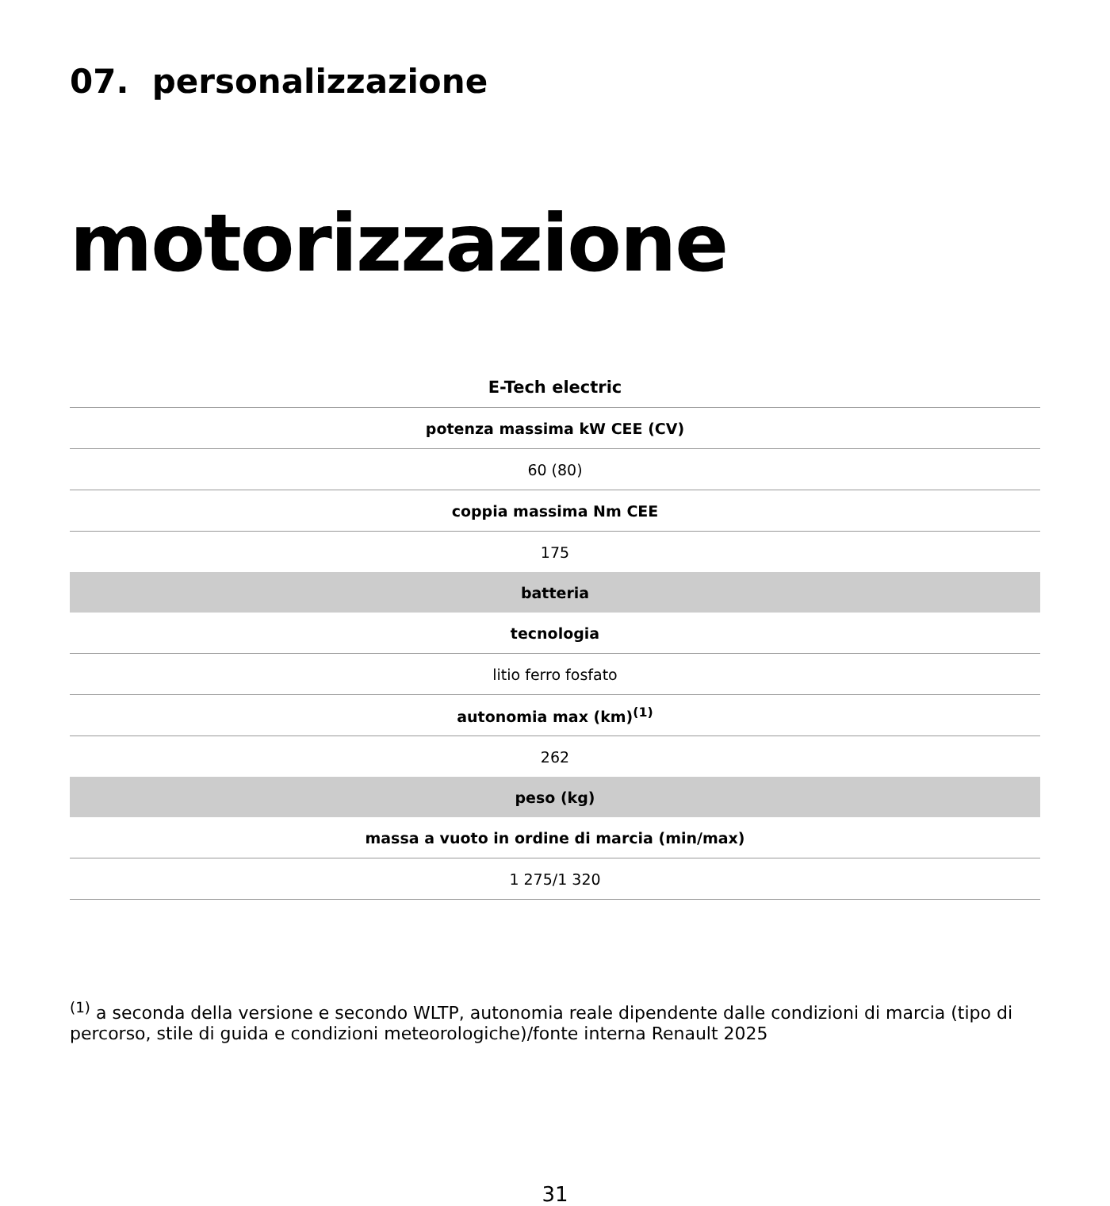07. personalizzazione
motorizzazione
| E-Tech electric |
| --- |
| potenza massima kW CEE (CV) |
| 60 (80) |
| coppia massima Nm CEE |
| 175 |
| batteria |
| tecnologia |
| litio ferro fosfato |
| autonomia max (km)<sup>(1)</sup> |
| 262 |
| peso (kg) |
| massa a vuoto in ordine di marcia (min/max) |
| 1 275/1 320 |
<sup>(1)</sup> a seconda della versione e secondo WLTP, autonomia reale dipendente dalle condizioni di marcia (tipo di percorso, stile di guida e condizioni meteorologiche)/fonte interna Renault 2025
31